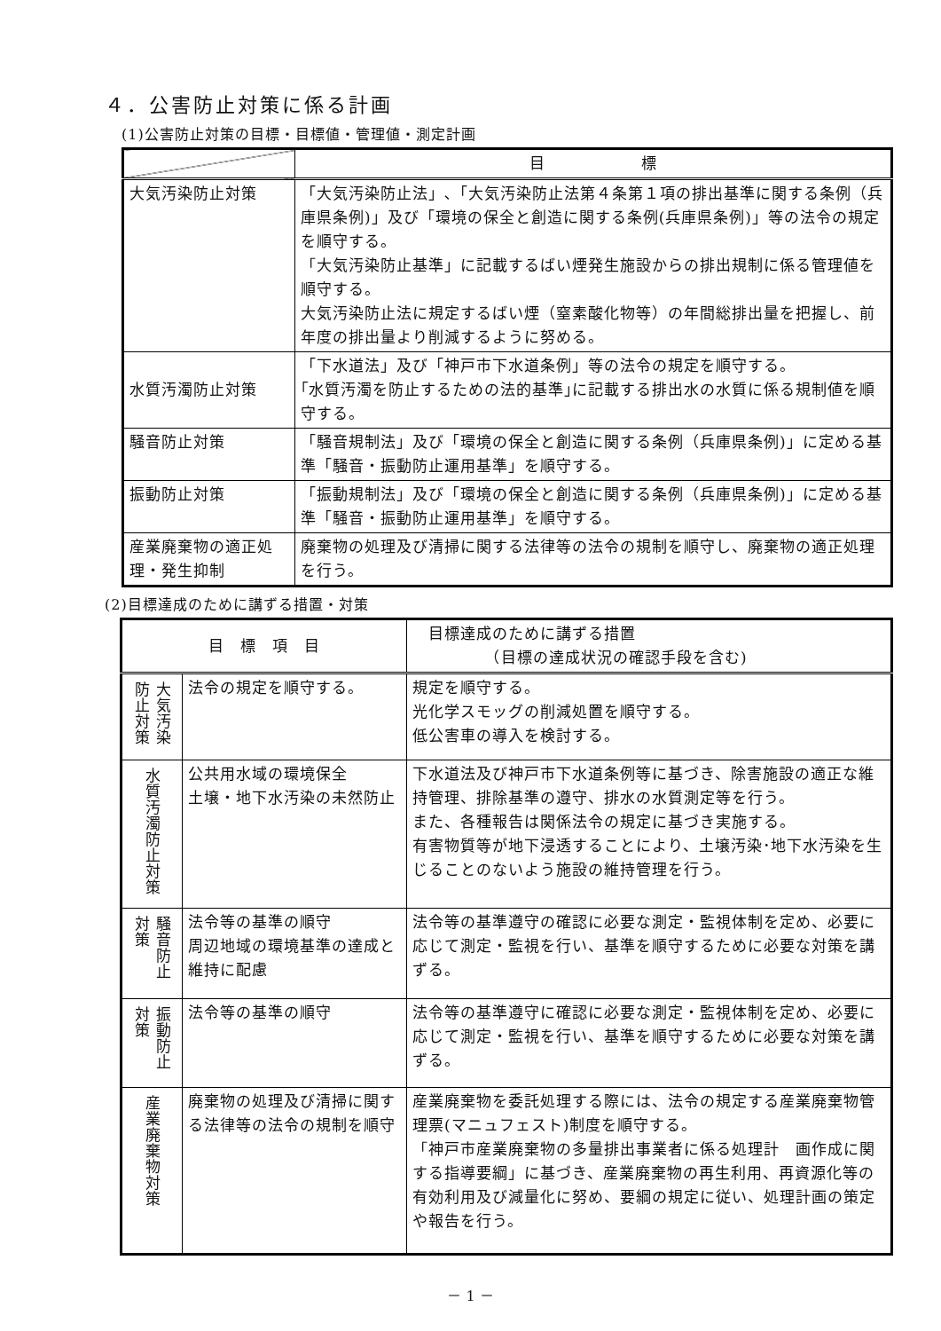４．公害防止対策に係る計画
(1)公害防止対策の目標・目標値・管理値・測定計画
| | 目 標 |
| --- | --- |
| 大気汚染防止対策 | 「大気汚染防止法」､「大気汚染防止法第４条第１項の排出基準に関する条例（兵庫県条例)」及び「環境の保全と創造に関する条例(兵庫県条例)」等の法令の規定を順守する。 「大気汚染防止基準」に記載するばい煙発生施設からの排出規制に係る管理値を順守する。 大気汚染防止法に規定するばい煙（窒素酸化物等）の年間総排出量を把握し、前年度の排出量より削減するように努める。 |
| 水質汚濁防止対策 | 「下水道法」及び「神戸市下水道条例」等の法令の規定を順守する。 ｢水質汚濁を防止するための法的基準｣に記載する排出水の水質に係る規制値を順守する。 |
| 騒音防止対策 | 「騒音規制法」及び「環境の保全と創造に関する条例（兵庫県条例)」に定める基準「騒音・振動防止運用基準」を順守する。 |
| 振動防止対策 | 「振動規制法」及び「環境の保全と創造に関する条例（兵庫県条例)」に定める基準「騒音・振動防止運用基準」を順守する。 |
| 産業廃棄物の適正処理・発生抑制 | 廃棄物の処理及び清掃に関する法律等の法令の規制を順守し、廃棄物の適正処理を行う。 |
(2)目標達成のために講ずる措置・対策
| 目 標 項 目 | | 目標達成のために講ずる措置 （目標の達成状況の確認手段を含む) |
| --- | --- | --- |
| 大気汚染防止対策 | 法令の規定を順守する。 | 規定を順守する。 光化学スモッグの削減処置を順守する。 低公害車の導入を検討する。 |
| 水質汚濁防止対策 | 公共用水域の環境保全 土壌・地下水汚染の未然防止 | 下水道法及び神戸市下水道条例等に基づき、除害施設の適正な維持管理、排除基準の遵守、排水の水質測定等を行う。 また、各種報告は関係法令の規定に基づき実施する。 有害物質等が地下浸透することにより、土壌汚染･地下水汚染を生じることのないよう施設の維持管理を行う。 |
| 騒音防止対策 | 法令等の基準の順守 周辺地域の環境基準の達成と維持に配慮 | 法令等の基準遵守の確認に必要な測定・監視体制を定め、必要に応じて測定・監視を行い、基準を順守するために必要な対策を講ずる。 |
| 振動防止対策 | 法令等の基準の順守 | 法令等の基準遵守に確認に必要な測定・監視体制を定め、必要に応じて測定・監視を行い、基準を順守するために必要な対策を講ずる。 |
| 産業廃棄物対策 | 廃棄物の処理及び清掃に関する法律等の法令の規制を順守 | 産業廃棄物を委託処理する際には、法令の規定する産業廃棄物管理票(マニュフェスト)制度を順守する。 「神戸市産業廃棄物の多量排出事業者に係る処理計 画作成に関する指導要綱」に基づき、産業廃棄物の再生利用、再資源化等の有効利用及び減量化に努め、要綱の規定に従い、処理計画の策定や報告を行う。 |
－ 1 －